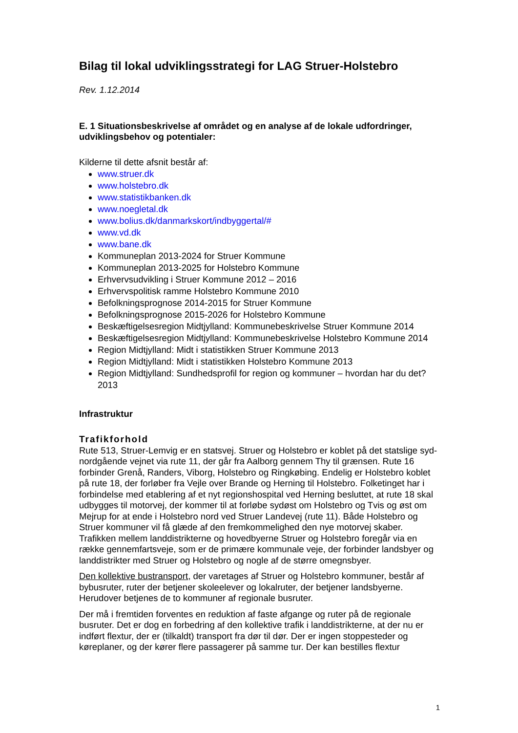Bilag til lokal udviklingsstrategi for LAG Struer-Holstebro
Rev. 1.12.2014
E. 1 Situationsbeskrivelse af området og en analyse af de lokale udfordringer, udviklingsbehov og potentialer:
Kilderne til dette afsnit består af:
www.struer.dk
www.holstebro.dk
www.statistikbanken.dk
www.noegletal.dk
www.bolius.dk/danmarkskort/indbyggertal/#
www.vd.dk
www.bane.dk
Kommuneplan 2013-2024 for Struer Kommune
Kommuneplan 2013-2025 for Holstebro Kommune
Erhvervsudvikling i Struer Kommune 2012 – 2016
Erhvervspolitisk ramme Holstebro Kommune 2010
Befolkningsprognose 2014-2015 for Struer Kommune
Befolkningsprognose 2015-2026 for Holstebro Kommune
Beskæftigelsesregion Midtjylland: Kommunebeskrivelse Struer Kommune 2014
Beskæftigelsesregion Midtjylland: Kommunebeskrivelse Holstebro Kommune 2014
Region Midtjylland: Midt i statistikken Struer Kommune 2013
Region Midtjylland: Midt i statistikken Holstebro Kommune 2013
Region Midtjylland: Sundhedsprofil for region og kommuner – hvordan har du det? 2013
Infrastruktur
Trafikforhold
Rute 513, Struer-Lemvig er en statsvej. Struer og Holstebro er koblet på det statslige syd-nordgående vejnet via rute 11, der går fra Aalborg gennem Thy til grænsen. Rute 16 forbinder Grenå, Randers, Viborg, Holstebro og Ringkøbing. Endelig er Holstebro koblet på rute 18, der forløber fra Vejle over Brande og Herning til Holstebro. Folketinget har i forbindelse med etablering af et nyt regionshospital ved Herning besluttet, at rute 18 skal udbygges til motorvej, der kommer til at forløbe sydøst om Holstebro og Tvis og øst om Mejrup for at ende i Holstebro nord ved Struer Landevej (rute 11). Både Holstebro og Struer kommuner vil få glæde af den fremkommelighed den nye motorvej skaber. Trafikken mellem landdistrikterne og hovedbyerne Struer og Holstebro foregår via en række gennemfartsveje, som er de primære kommunale veje, der forbinder landsbyer og landdistrikter med Struer og Holstebro og nogle af de større omegnsbyer.
Den kollektive bustransport, der varetages af Struer og Holstebro kommuner, består af bybusruter, ruter der betjener skoleelever og lokalruter, der betjener landsbyerne. Herudover betjenes de to kommuner af regionale busruter.
Der må i fremtiden forventes en reduktion af faste afgange og ruter på de regionale busruter. Det er dog en forbedring af den kollektive trafik i landdistrikterne, at der nu er indført flextur, der er (tilkaldt) transport fra dør til dør. Der er ingen stoppesteder og køreplaner, og der kører flere passagerer på samme tur. Der kan bestilles flextur
1